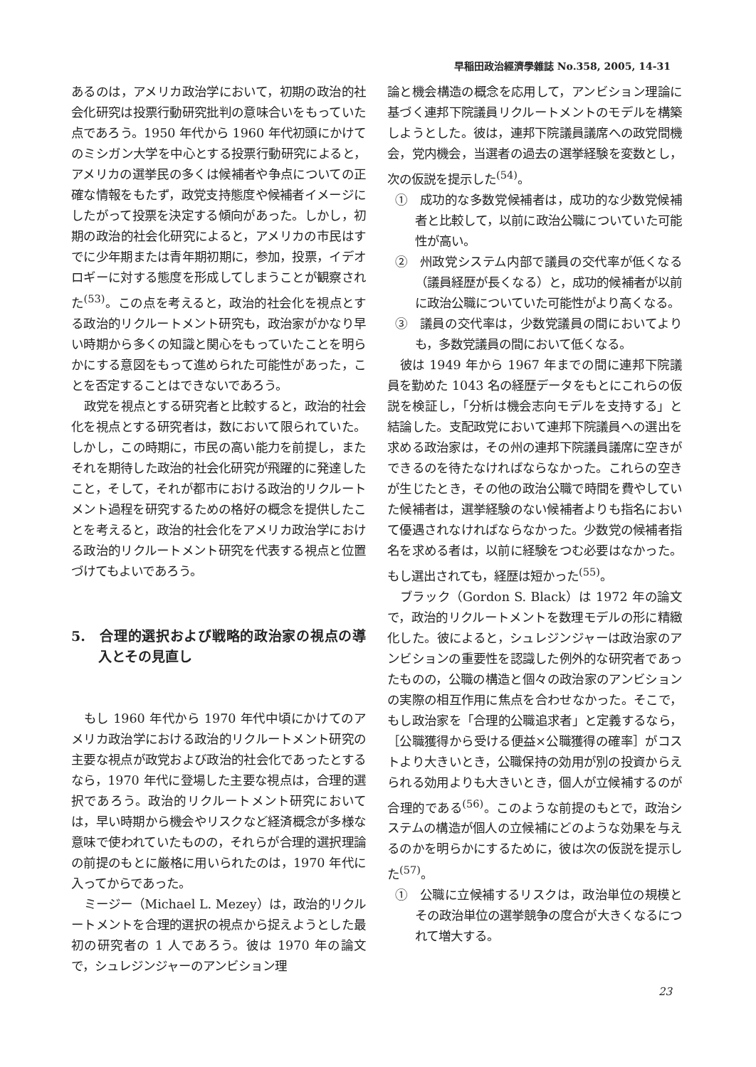早稲田政治經濟學雜誌 No.358, 2005, 14-31
あるのは，アメリカ政治学において，初期の政治的社会化研究は投票行動研究批判の意味合いをもっていた点であろう。1950 年代から 1960 年代初頭にかけてのミシガン大学を中心とする投票行動研究によると，アメリカの選挙民の多くは候補者や争点についての正確な情報をもたず，政党支持態度や候補者イメージにしたがって投票を決定する傾向があった。しかし，初期の政治的社会化研究によると，アメリカの市民はすでに少年期または青年期初期に，参加，投票，イデオロギーに対する態度を形成してしまうことが観察された<sup>(53)</sup>。この点を考えると，政治的社会化を視点とする政治的リクルートメント研究も，政治家がかなり早い時期から多くの知識と関心をもっていたことを明らかにする意図をもって進められた可能性があった，ことを否定することはできないであろう。
政党を視点とする研究者と比較すると，政治的社会化を視点とする研究者は，数において限られていた。しかし，この時期に，市民の高い能力を前提し，またそれを期待した政治的社会化研究が飛躍的に発達したこと，そして，それが都市における政治的リクルートメント過程を研究するための格好の概念を提供したことを考えると，政治的社会化をアメリカ政治学における政治的リクルートメント研究を代表する視点と位置づけてもよいであろう。
5.　合理的選択および戦略的政治家の視点の導入とその見直し
もし 1960 年代から 1970 年代中頃にかけてのアメリカ政治学における政治的リクルートメント研究の主要な視点が政党および政治的社会化であったとするなら，1970 年代に登場した主要な視点は，合理的選択であろう。政治的リクルートメント研究においては，早い時期から機会やリスクなど経済概念が多様な意味で使われていたものの，それらが合理的選択理論の前提のもとに厳格に用いられたのは，1970 年代に入ってからであった。
ミージー（Michael L. Mezey）は，政治的リクルートメントを合理的選択の視点から捉えようとした最初の研究者の 1 人であろう。彼は 1970 年の論文で，シュレジンジャーのアンビション理
論と機会構造の概念を応用して，アンビション理論に基づく連邦下院議員リクルートメントのモデルを構築しようとした。彼は，連邦下院議員議席への政党間機会，党内機会，当選者の過去の選挙経験を変数とし，次の仮説を提示した<sup>(54)</sup>。
①　成功的な多数党候補者は，成功的な少数党候補者と比較して，以前に政治公職についていた可能性が高い。
②　州政党システム内部で議員の交代率が低くなる（議員経歴が長くなる）と，成功的候補者が以前に政治公職についていた可能性がより高くなる。
③　議員の交代率は，少数党議員の間においてよりも，多数党議員の間において低くなる。
彼は 1949 年から 1967 年までの間に連邦下院議員を勤めた 1043 名の経歴データをもとにこれらの仮説を検証し，「分析は機会志向モデルを支持する」と結論した。支配政党において連邦下院議員への選出を求める政治家は，その州の連邦下院議員議席に空きができるのを待たなければならなかった。これらの空きが生じたとき，その他の政治公職で時間を費やしていた候補者は，選挙経験のない候補者よりも指名において優遇されなければならなかった。少数党の候補者指名を求める者は，以前に経験をつむ必要はなかった。もし選出されても，経歴は短かった<sup>(55)</sup>。
ブラック（Gordon S. Black）は 1972 年の論文で，政治的リクルートメントを数理モデルの形に精緻化した。彼によると，シュレジンジャーは政治家のアンビションの重要性を認識した例外的な研究者であったものの，公職の構造と個々の政治家のアンビションの実際の相互作用に焦点を合わせなかった。そこで，もし政治家を「合理的公職追求者」と定義するなら，［公職獲得から受ける便益×公職獲得の確率］がコストより大きいとき，公職保持の効用が別の投資からえられる効用よりも大きいとき，個人が立候補するのが合理的である<sup>(56)</sup>。このような前提のもとで，政治システムの構造が個人の立候補にどのような効果を与えるのかを明らかにするために，彼は次の仮説を提示した<sup>(57)</sup>。
①　公職に立候補するリスクは，政治単位の規模とその政治単位の選挙競争の度合が大きくなるにつれて増大する。
23